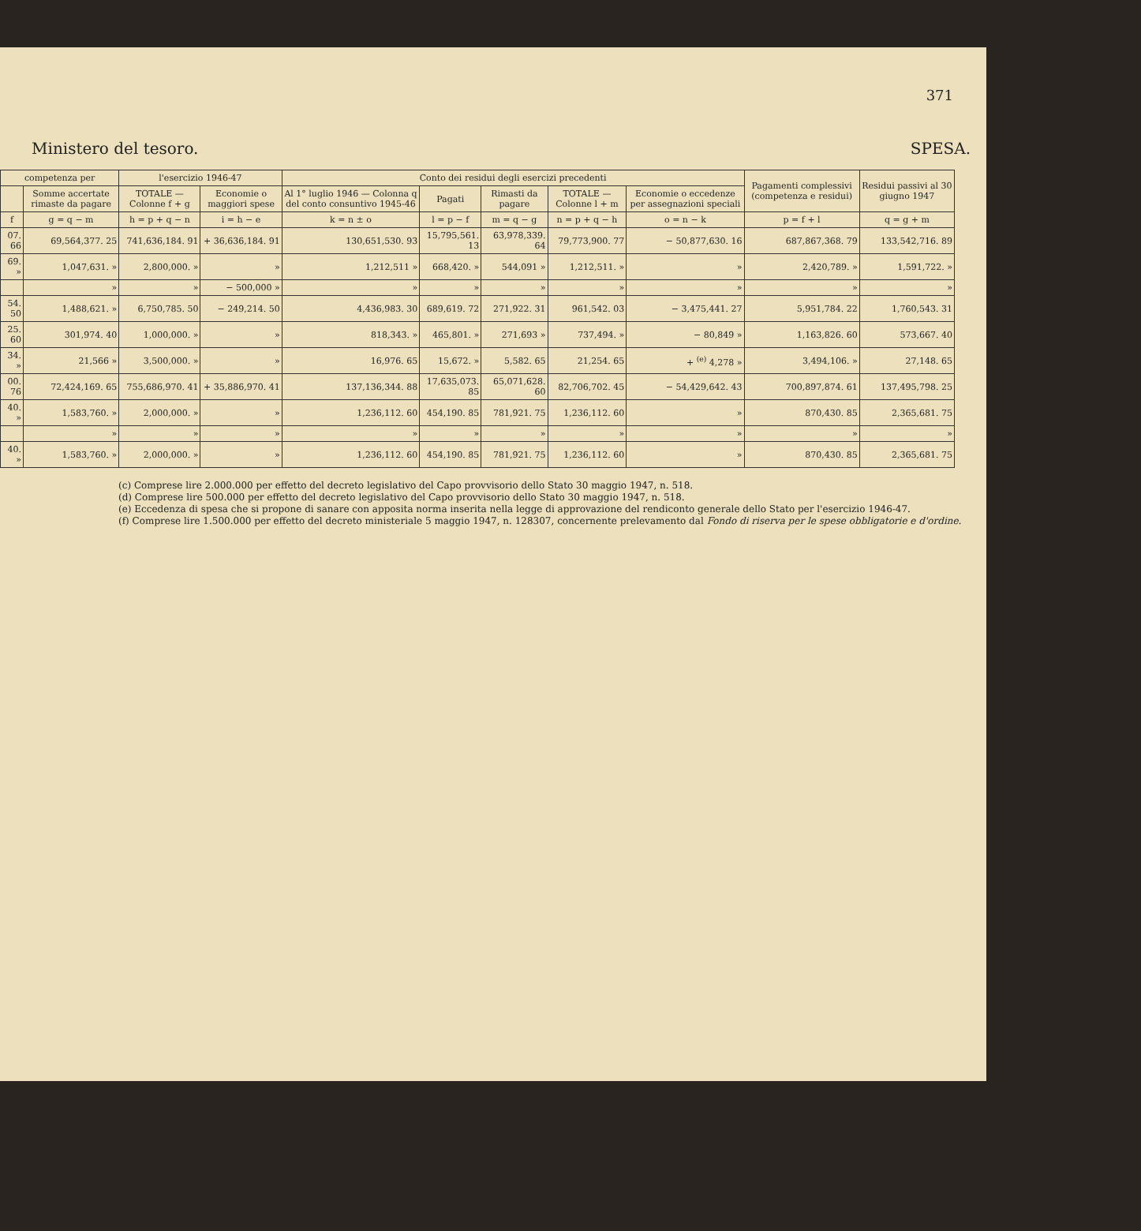371
Ministero del tesoro. SPESA.
| competenza per | | l'esercizio 1946-47 | | Conto dei residui degli esercizi precedenti | | | | | Pagamenti complessivi (competenza e residui) | Residui passivi al 30 giugno 1947 |
| --- | --- | --- | --- | --- | --- | --- | --- | --- | --- | --- |
| | Somme accertate rimaste da pagare | TOTALE — Colonne f + g | Economie o maggiori spese | Al 1° luglio 1946 — Colonna q del conto consuntivo 1945-46 | Pagati | Rimasti da pagare | TOTALE — Colonne l + m | Economie o eccedenze per assegnazioni speciali | | |
| f | g = q − m | h = p + q − n | i = h − e | k = n ± o | l = p − f | m = q − g | n = p + q − h | o = n − k | p = f + l | q = g + m |
| 07. 66 | 69,564,377. 25 | 741,636,184. 91 | + 36,636,184. 91 | 130,651,530. 93 | 15,795,561. 13 | 63,978,339. 64 | 79,773,900. 77 | − 50,877,630. 16 | 687,867,368. 79 | 133,542,716. 89 |
| 69. » | 1,047,631. » | 2,800,000. » | » | 1,212,511 » | 668,420. » | 544,091 » | 1,212,511. » | » | 2,420,789. » | 1,591,722. » |
| | » | » | − 500,000 » | » | » | » | » | » | » | » |
| 54. 50 | 1,488,621. » | 6,750,785. 50 | − 249,214. 50 | 4,436,983. 30 | 689,619. 72 | 271,922. 31 | 961,542. 03 | − 3,475,441. 27 | 5,951,784. 22 | 1,760,543. 31 |
| 25. 60 | 301,974. 40 | 1,000,000. » | » | 818,343. » | 465,801. » | 271,693 » | 737,494. » | − 80,849 » | 1,163,826. 60 | 573,667. 40 |
| 34. » | 21,566 » | 3,500,000. » | » | 16,976. 65 | 15,672. » | 5,582. 65 | 21,254. 65 | + <sup>(e)</sup> 4,278 » | 3,494,106. » | 27,148. 65 |
| 00. 76 | 72,424,169. 65 | 755,686,970. 41 | + 35,886,970. 41 | 137,136,344. 88 | 17,635,073. 85 | 65,071,628. 60 | 82,706,702. 45 | − 54,429,642. 43 | 700,897,874. 61 | 137,495,798. 25 |
| 40. » | 1,583,760. » | 2,000,000. » | » | 1,236,112. 60 | 454,190. 85 | 781,921. 75 | 1,236,112. 60 | » | 870,430. 85 | 2,365,681. 75 |
| | » | » | » | » | » | » | » | » | » | » |
| 40. » | 1,583,760. » | 2,000,000. » | » | 1,236,112. 60 | 454,190. 85 | 781,921. 75 | 1,236,112. 60 | » | 870,430. 85 | 2,365,681. 75 |
(c) Comprese lire 2.000.000 per effetto del decreto legislativo del Capo provvisorio dello Stato 30 maggio 1947, n. 518.
(d) Comprese lire 500.000 per effetto del decreto legislativo del Capo provvisorio dello Stato 30 maggio 1947, n. 518.
(e) Eccedenza di spesa che si propone di sanare con apposita norma inserita nella legge di approvazione del rendiconto generale dello Stato per l'esercizio 1946-47.
(f) Comprese lire 1.500.000 per effetto del decreto ministeriale 5 maggio 1947, n. 128307, concernente prelevamento dal Fondo di riserva per le spese obbligatorie e d'ordine.